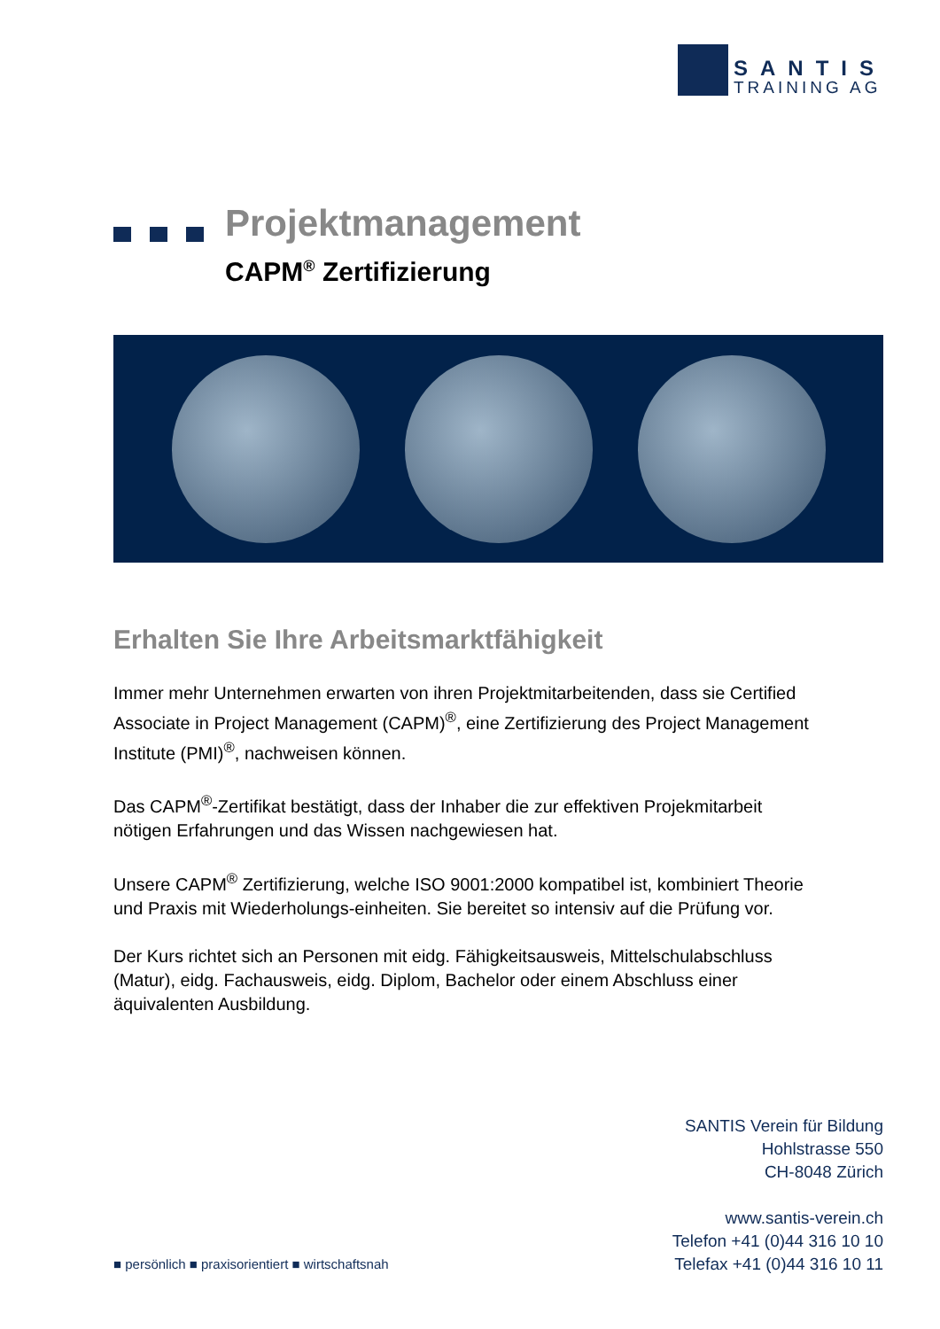SANTIS
TRAINING AG
Projektmanagement
CAPM<sup>®</sup> Zertifizierung
Erhalten Sie Ihre Arbeitsmarktfähigkeit
Immer mehr Unternehmen erwarten von ihren Projektmitarbeitenden, dass sie Certified Associate in Project Management (CAPM)<sup>®</sup>, eine Zertifizierung des Project Management Institute (PMI)<sup>®</sup>, nachweisen können.
Das CAPM<sup>®</sup>-Zertifikat bestätigt, dass der Inhaber die zur effektiven Projekmitarbeit nötigen Erfahrungen und das Wissen nachgewiesen hat.
Unsere CAPM<sup>®</sup> Zertifizierung, welche ISO 9001:2000 kompatibel ist, kombiniert Theorie und Praxis mit Wiederholungs-einheiten. Sie bereitet so intensiv auf die Prüfung vor.
Der Kurs richtet sich an Personen mit eidg. Fähigkeitsausweis, Mittelschulabschluss (Matur), eidg. Fachausweis, eidg. Diplom, Bachelor oder einem Abschluss einer äquivalenten Ausbildung.
SANTIS Verein für Bildung
Hohlstrasse 550
CH-8048 Zürich
www.santis-verein.ch
Telefon +41 (0)44 316 10 10
Telefax +41 (0)44 316 10 11
■ persönlich ■ praxisorientiert ■ wirtschaftsnah